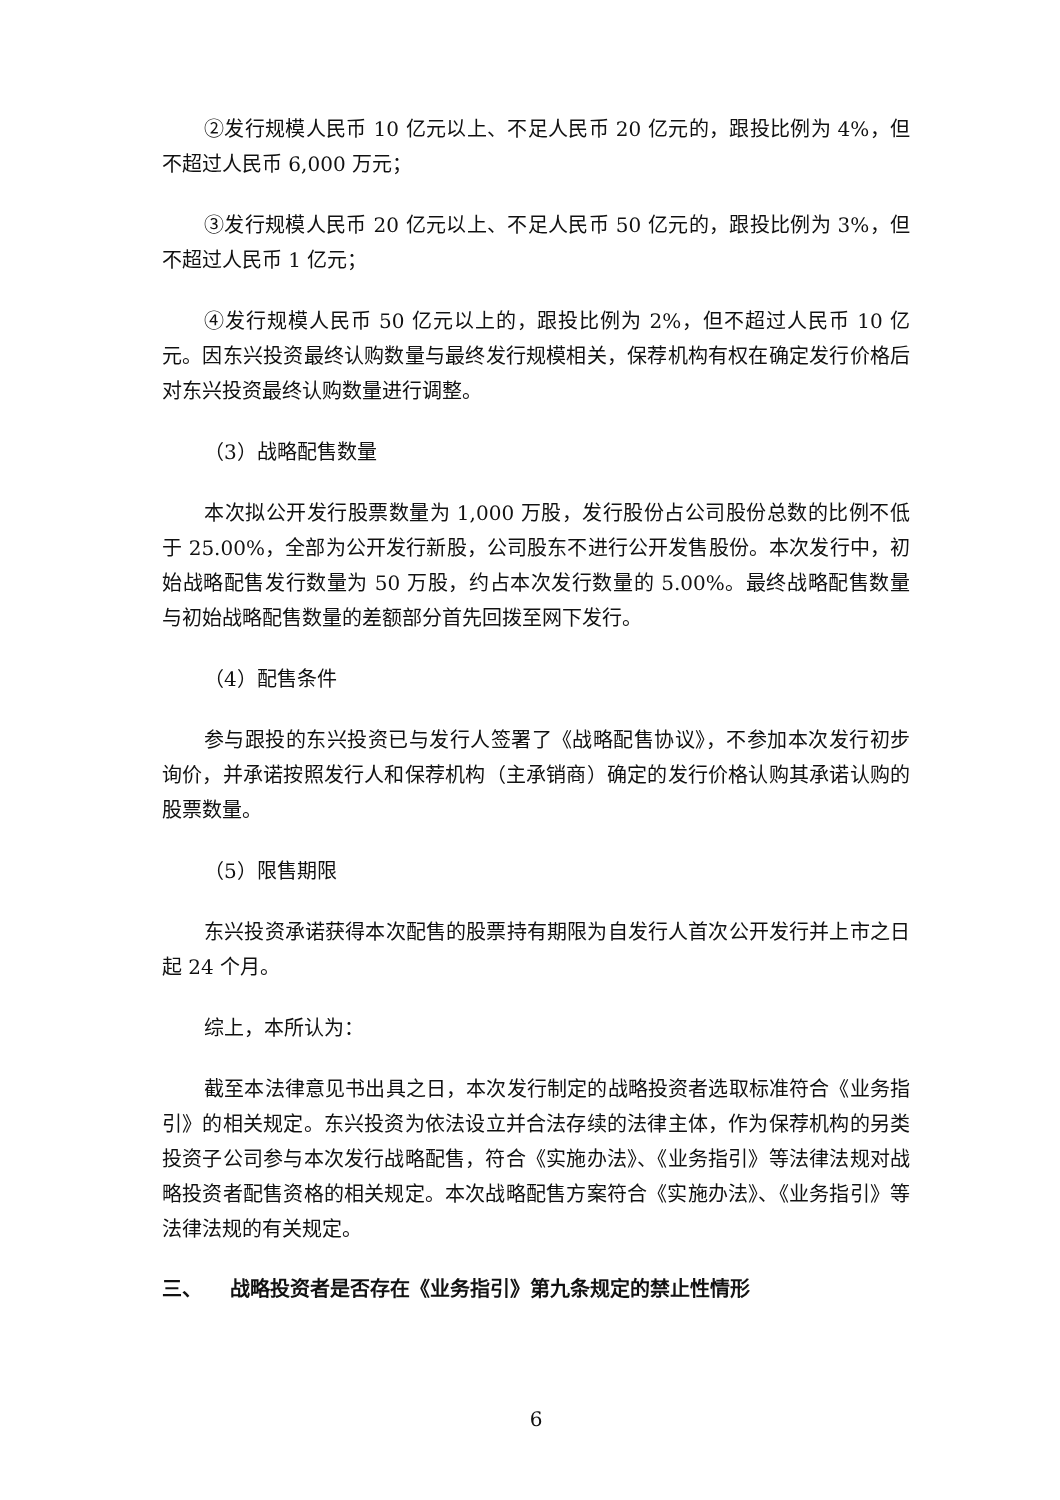②发行规模人民币 10 亿元以上、不足人民币 20 亿元的，跟投比例为 4%，但不超过人民币 6,000 万元；
③发行规模人民币 20 亿元以上、不足人民币 50 亿元的，跟投比例为 3%，但不超过人民币 1 亿元；
④发行规模人民币 50 亿元以上的，跟投比例为 2%，但不超过人民币 10 亿元。因东兴投资最终认购数量与最终发行规模相关，保荐机构有权在确定发行价格后对东兴投资最终认购数量进行调整。
（3）战略配售数量
本次拟公开发行股票数量为 1,000 万股，发行股份占公司股份总数的比例不低于 25.00%，全部为公开发行新股，公司股东不进行公开发售股份。本次发行中，初始战略配售发行数量为 50 万股，约占本次发行数量的 5.00%。最终战略配售数量与初始战略配售数量的差额部分首先回拨至网下发行。
（4）配售条件
参与跟投的东兴投资已与发行人签署了《战略配售协议》，不参加本次发行初步询价，并承诺按照发行人和保荐机构（主承销商）确定的发行价格认购其承诺认购的股票数量。
（5）限售期限
东兴投资承诺获得本次配售的股票持有期限为自发行人首次公开发行并上市之日起 24 个月。
综上，本所认为：
截至本法律意见书出具之日，本次发行制定的战略投资者选取标准符合《业务指引》的相关规定。东兴投资为依法设立并合法存续的法律主体，作为保荐机构的另类投资子公司参与本次发行战略配售，符合《实施办法》、《业务指引》等法律法规对战略投资者配售资格的相关规定。本次战略配售方案符合《实施办法》、《业务指引》等法律法规的有关规定。
三、 战略投资者是否存在《业务指引》第九条规定的禁止性情形
6